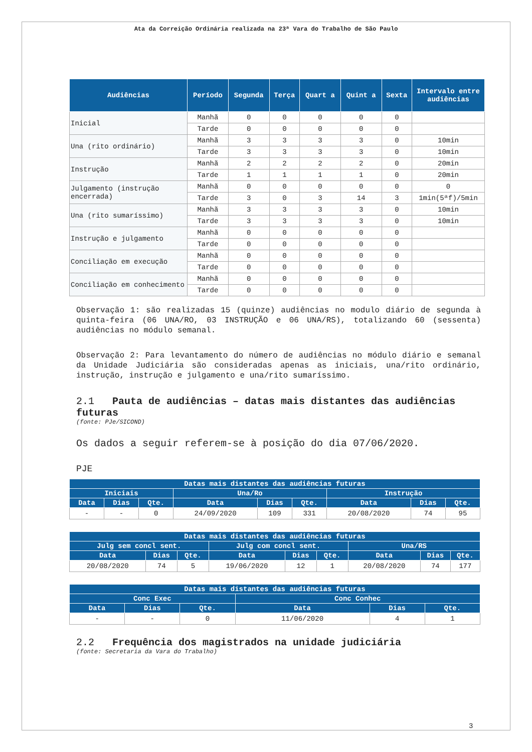Ata da Correição Ordinária realizada na 23ª Vara do Trabalho de São Paulo
| Audiências | Período | Segunda | Terça | Quart a | Quint a | Sexta | Intervalo entre audiências |
| --- | --- | --- | --- | --- | --- | --- | --- |
| Inicial | Manhã | 0 | 0 | 0 | 0 | 0 | |
| | Tarde | 0 | 0 | 0 | 0 | 0 | |
| Una (rito ordinário) | Manhã | 3 | 3 | 3 | 3 | 0 | 10min |
| | Tarde | 3 | 3 | 3 | 3 | 0 | 10min |
| Instrução | Manhã | 2 | 2 | 2 | 2 | 0 | 20min |
| | Tarde | 1 | 1 | 1 | 1 | 0 | 20min |
| Julgamento (instrução encerrada) | Manhã | 0 | 0 | 0 | 0 | 0 | 0 |
| | Tarde | 3 | 0 | 3 | 14 | 3 | 1min(5ªf)/5min |
| Una (rito sumaríssimo) | Manhã | 3 | 3 | 3 | 3 | 0 | 10min |
| | Tarde | 3 | 3 | 3 | 3 | 0 | 10min |
| Instrução e julgamento | Manhã | 0 | 0 | 0 | 0 | 0 | |
| | Tarde | 0 | 0 | 0 | 0 | 0 | |
| Conciliação em execução | Manhã | 0 | 0 | 0 | 0 | 0 | |
| | Tarde | 0 | 0 | 0 | 0 | 0 | |
| Conciliação em conhecimento | Manhã | 0 | 0 | 0 | 0 | 0 | |
| | Tarde | 0 | 0 | 0 | 0 | 0 | |
Observação 1: são realizadas 15 (quinze) audiências no modulo diário de segunda à quinta-feira (06 UNA/RO, 03 INSTRUÇÃO e 06 UNA/RS), totalizando 60 (sessenta) audiências no módulo semanal.
Observação 2: Para levantamento do número de audiências no módulo diário e semanal da Unidade Judiciária são consideradas apenas as iniciais, una/rito ordinário, instrução, instrução e julgamento e una/rito sumaríssimo.
2.1 Pauta de audiências – datas mais distantes das audiências futuras
(fonte: PJe/SICOND)
Os dados a seguir referem-se à posição do dia 07/06/2020.
PJE
| Datas mais distantes das audiências futuras | | | | | | | | |
| --- | --- | --- | --- | --- | --- | --- | --- | --- |
| Iniciais | | | Una/Ro | | | Instrução | | |
| Data | Dias | Qte. | Data | Dias | Qte. | Data | Dias | Qte. |
| - | - | 0 | 24/09/2020 | 109 | 331 | 20/08/2020 | 74 | 95 |
| Datas mais distantes das audiências futuras | | | | | | | | |
| --- | --- | --- | --- | --- | --- | --- | --- | --- |
| Julg sem concl sent. | | | Julg com concl sent. | | | Una/RS | | |
| Data | Dias | Qte. | Data | Dias | Qte. | Data | Dias | Qte. |
| 20/08/2020 | 74 | 5 | 19/06/2020 | 12 | 1 | 20/08/2020 | 74 | 177 |
| Datas mais distantes das audiências futuras | | | | | |
| --- | --- | --- | --- | --- | --- |
| Conc Exec | | | Conc Conhec | | |
| Data | Dias | Qte. | Data | Dias | Qte. |
| - | - | 0 | 11/06/2020 | 4 | 1 |
2.2 Frequência dos magistrados na unidade judiciária
(fonte: Secretaria da Vara do Trabalho)
3